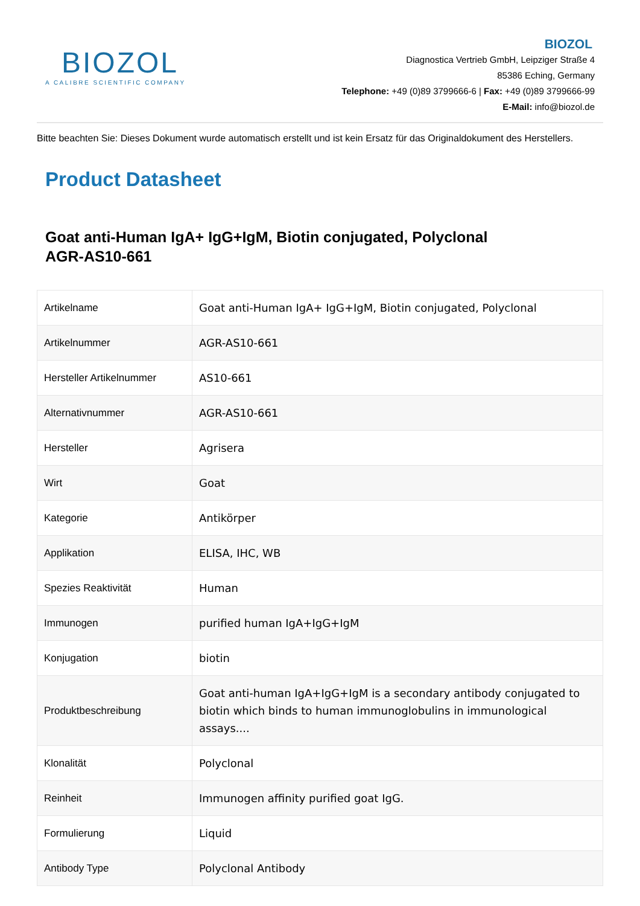BIOZOL
A CALIBRE SCIENTIFIC COMPANY
BIOZOL
Diagnostica Vertrieb GmbH, Leipziger Straße 4
85386 Eching, Germany
Telephone: +49 (0)89 3799666-6 | Fax: +49 (0)89 3799666-99
E-Mail: info@biozol.de
Bitte beachten Sie: Dieses Dokument wurde automatisch erstellt und ist kein Ersatz für das Originaldokument des Herstellers.
Product Datasheet
Goat anti-Human IgA+ IgG+IgM, Biotin conjugated, Polyclonal
AGR-AS10-661
| Artikelname | Goat anti-Human IgA+ IgG+IgM, Biotin conjugated, Polyclonal |
| Artikelnummer | AGR-AS10-661 |
| Hersteller Artikelnummer | AS10-661 |
| Alternativnummer | AGR-AS10-661 |
| Hersteller | Agrisera |
| Wirt | Goat |
| Kategorie | Antikörper |
| Applikation | ELISA, IHC, WB |
| Spezies Reaktivität | Human |
| Immunogen | purified human IgA+IgG+IgM |
| Konjugation | biotin |
| Produktbeschreibung | Goat anti-human IgA+IgG+IgM is a secondary antibody conjugated to biotin which binds to human immunoglobulins in immunological assays.... |
| Klonalität | Polyclonal |
| Reinheit | Immunogen affinity purified goat IgG. |
| Formulierung | Liquid |
| Antibody Type | Polyclonal Antibody |